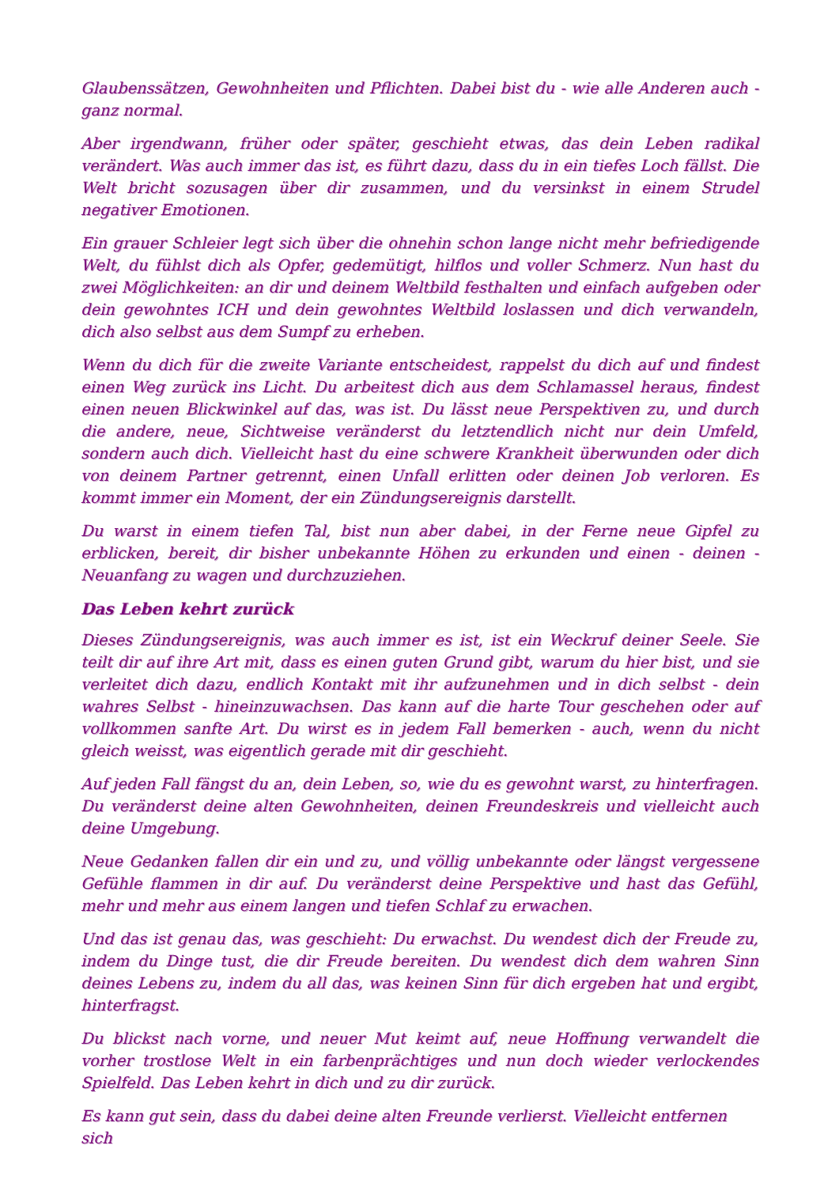Glaubenssätzen, Gewohnheiten und Pflichten. Dabei bist du - wie alle Anderen auch - ganz normal.
Aber irgendwann, früher oder später, geschieht etwas, das dein Leben radikal verändert. Was auch immer das ist, es führt dazu, dass du in ein tiefes Loch fällst. Die Welt bricht sozusagen über dir zusammen, und du versinkst in einem Strudel negativer Emotionen.
Ein grauer Schleier legt sich über die ohnehin schon lange nicht mehr befriedigende Welt, du fühlst dich als Opfer, gedemütigt, hilflos und voller Schmerz. Nun hast du zwei Möglichkeiten: an dir und deinem Weltbild festhalten und einfach aufgeben oder dein gewohntes ICH und dein gewohntes Weltbild loslassen und dich verwandeln, dich also selbst aus dem Sumpf zu erheben.
Wenn du dich für die zweite Variante entscheidest, rappelst du dich auf und findest einen Weg zurück ins Licht. Du arbeitest dich aus dem Schlamassel heraus, findest einen neuen Blickwinkel auf das, was ist. Du lässt neue Perspektiven zu, und durch die andere, neue, Sichtweise veränderst du letztendlich nicht nur dein Umfeld, sondern auch dich. Vielleicht hast du eine schwere Krankheit überwunden oder dich von deinem Partner getrennt, einen Unfall erlitten oder deinen Job verloren. Es kommt immer ein Moment, der ein Zündungsereignis darstellt.
Du warst in einem tiefen Tal, bist nun aber dabei, in der Ferne neue Gipfel zu erblicken, bereit, dir bisher unbekannte Höhen zu erkunden und einen - deinen - Neuanfang zu wagen und durchzuziehen.
Das Leben kehrt zurück
Dieses Zündungsereignis, was auch immer es ist, ist ein Weckruf deiner Seele. Sie teilt dir auf ihre Art mit, dass es einen guten Grund gibt, warum du hier bist, und sie verleitet dich dazu, endlich Kontakt mit ihr aufzunehmen und in dich selbst - dein wahres Selbst - hineinzuwachsen. Das kann auf die harte Tour geschehen oder auf vollkommen sanfte Art. Du wirst es in jedem Fall bemerken - auch, wenn du nicht gleich weisst, was eigentlich gerade mit dir geschieht.
Auf jeden Fall fängst du an, dein Leben, so, wie du es gewohnt warst, zu hinterfragen. Du veränderst deine alten Gewohnheiten, deinen Freundeskreis und vielleicht auch deine Umgebung.
Neue Gedanken fallen dir ein und zu, und völlig unbekannte oder längst vergessene Gefühle flammen in dir auf. Du veränderst deine Perspektive und hast das Gefühl, mehr und mehr aus einem langen und tiefen Schlaf zu erwachen.
Und das ist genau das, was geschieht: Du erwachst. Du wendest dich der Freude zu, indem du Dinge tust, die dir Freude bereiten. Du wendest dich dem wahren Sinn deines Lebens zu, indem du all das, was keinen Sinn für dich ergeben hat und ergibt, hinterfragst.
Du blickst nach vorne, und neuer Mut keimt auf, neue Hoffnung verwandelt die vorher trostlose Welt in ein farbenprächtiges und nun doch wieder verlockendes Spielfeld. Das Leben kehrt in dich und zu dir zurück.
Es kann gut sein, dass du dabei deine alten Freunde verlierst. Vielleicht entfernen sich